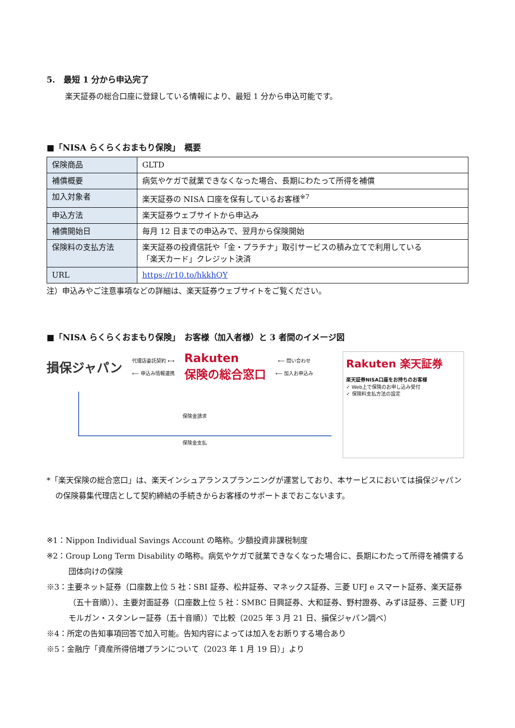5.　最短 1 分から申込完了
楽天証券の総合口座に登録している情報により、最短 1 分から申込可能です。
■「NISA らくらくおまもり保険」　概要
| 保険商品 | GLTD |
| 補償概要 | 病気やケガで就業できなくなった場合、長期にわたって所得を補償 |
| 加入対象者 | 楽天証券の NISA 口座を保有しているお客様<sup>※7</sup> |
| 申込方法 | 楽天証券ウェブサイトから申込み |
| 補償開始日 | 毎月 12 日までの申込みで、翌月から保険開始 |
| 保険料の支払方法 | 楽天証券の投資信託や「金・プラチナ」取引サービスの積み立てで利用している 「楽天カード」クレジット決済 |
| URL | https://r10.to/hkkhQY |
注）申込みやご注意事項などの詳細は、楽天証券ウェブサイトをご覧ください。
■「NISA らくらくおまもり保険」　お客様（加入者様）と 3 者間のイメージ図
損保ジャパン
代理店委託契約 ⟷
⟵ 申込み情報連携
Rakuten
保険の総合窓口
⟵ 問い合わせ
⟵ 加入お申込み
保険金請求
保険金支払
Rakuten 楽天証券
楽天証券NISA口座をお持ちのお客様
✓ Web上で保険のお申し込み受付
✓ 保険料支払方法の設定
*「楽天保険の総合窓口」は、楽天インシュアランスプランニングが運営しており、本サービスにおいては損保ジャパンの保険募集代理店として契約締結の手続きからお客様のサポートまでおこないます。
※1：Nippon Individual Savings Account の略称。少額投資非課税制度
※2：Group Long Term Disability の略称。病気やケガで就業できなくなった場合に、長期にわたって所得を補償する団体向けの保険
※3：主要ネット証券（口座数上位 5 社：SBI 証券、松井証券、マネックス証券、三菱 UFJ e スマート証券、楽天証券（五十音順））、主要対面証券（口座数上位 5 社：SMBC 日興証券、大和証券、野村證券、みずほ証券、三菱 UFJ モルガン・スタンレー証券（五十音順））で比較（2025 年 3 月 21 日、損保ジャパン調べ）
※4：所定の告知事項回答で加入可能。告知内容によっては加入をお断りする場合あり
※5：金融庁「資産所得倍増プランについて（2023 年 1 月 19 日）」より